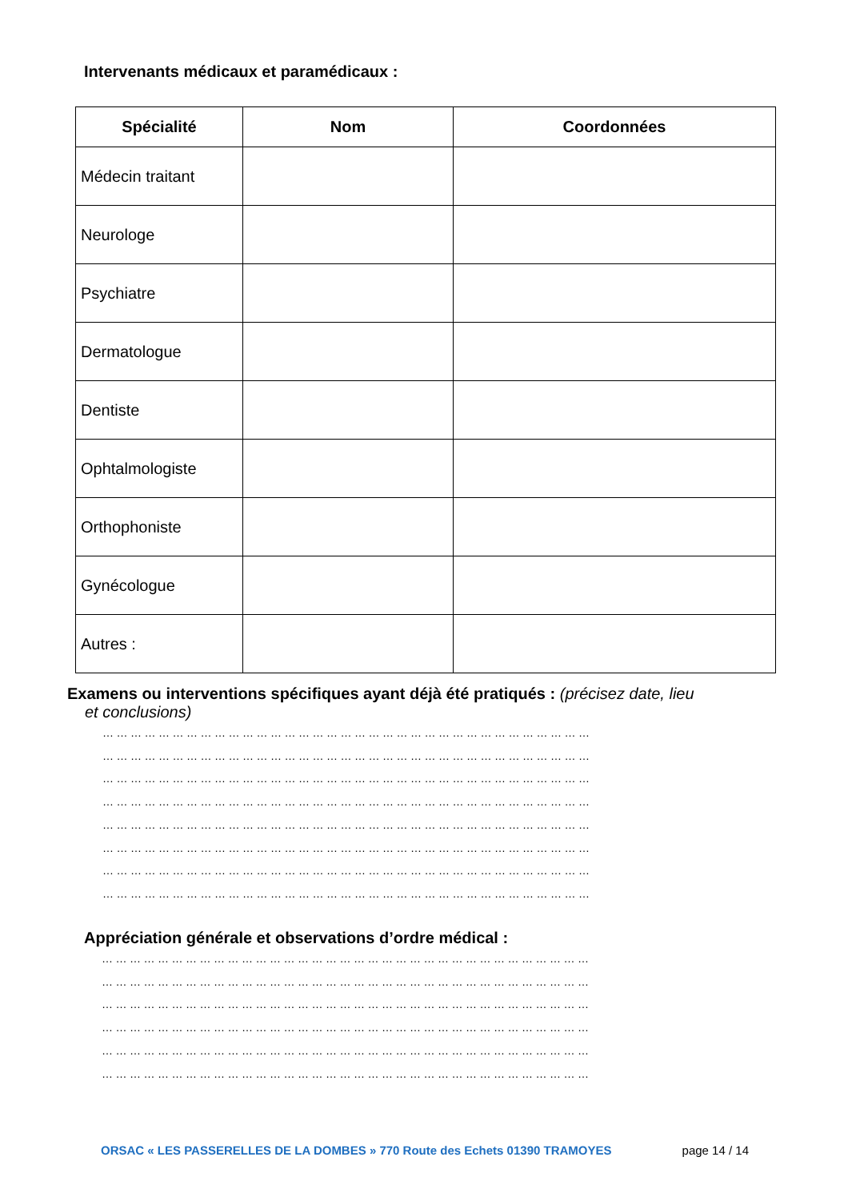Intervenants médicaux et paramédicaux :
| Spécialité | Nom | Coordonnées |
| --- | --- | --- |
| Médecin traitant | | |
| Neurologe | | |
| Psychiatre | | |
| Dermatologue | | |
| Dentiste | | |
| Ophtalmologiste | | |
| Orthophoniste | | |
| Gynécologue | | |
| Autres : | | |
Examens ou interventions spécifiques ayant déjà été pratiqués : (précisez date, lieu
et conclusions)
……………………………………………………………………………………………
……………………………………………………………………………………………
……………………………………………………………………………………………
……………………………………………………………………………………………
……………………………………………………………………………………………
……………………………………………………………………………………………
……………………………………………………………………………………………
……………………………………………………………………………………………
Appréciation générale et observations d’ordre médical :
……………………………………………………………………………………………
……………………………………………………………………………………………
……………………………………………………………………………………………
……………………………………………………………………………………………
……………………………………………………………………………………………
……………………………………………………………………………………………
ORSAC « LES PASSERELLES DE LA DOMBES » 770 Route des Echets 01390 TRAMOYES page 14 / 14